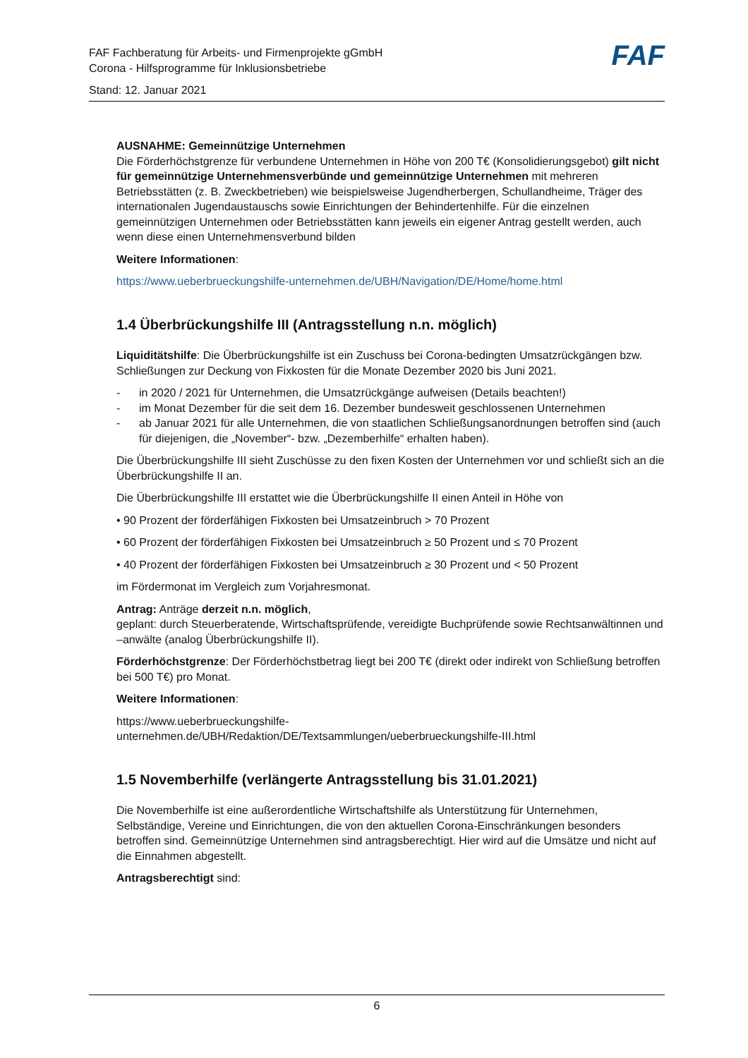FAF
FAF Fachberatung für Arbeits- und Firmenprojekte gGmbH
Corona - Hilfsprogramme für Inklusionsbetriebe
Stand: 12. Januar 2021
AUSNAHME: Gemeinnützige Unternehmen
Die Förderhöchstgrenze für verbundene Unternehmen in Höhe von 200 T€ (Konsolidierungsgebot) gilt nicht für gemeinnützige Unternehmensverbünde und gemeinnützige Unternehmen mit mehreren Betriebsstätten (z. B. Zweckbetrieben) wie beispielsweise Jugendherbergen, Schullandheime, Träger des internationalen Jugendaustauschs sowie Einrichtungen der Behindertenhilfe. Für die einzelnen gemeinnützigen Unternehmen oder Betriebsstätten kann jeweils ein eigener Antrag gestellt werden, auch wenn diese einen Unternehmensverbund bilden
Weitere Informationen:
https://www.ueberbrueckungshilfe-unternehmen.de/UBH/Navigation/DE/Home/home.html
1.4 Überbrückungshilfe III (Antragsstellung n.n. möglich)
Liquiditätshilfe: Die Überbrückungshilfe ist ein Zuschuss bei Corona-bedingten Umsatzrückgängen bzw. Schließungen zur Deckung von Fixkosten für die Monate Dezember 2020 bis Juni 2021.
- in 2020 / 2021 für Unternehmen, die Umsatzrückgänge aufweisen (Details beachten!)
- im Monat Dezember für die seit dem 16. Dezember bundesweit geschlossenen Unternehmen
- ab Januar 2021 für alle Unternehmen, die von staatlichen Schließungsanordnungen betroffen sind (auch für diejenigen, die „November“- bzw. „Dezemberhilfe“ erhalten haben).
Die Überbrückungshilfe III sieht Zuschüsse zu den fixen Kosten der Unternehmen vor und schließt sich an die Überbrückungshilfe II an.
Die Überbrückungshilfe III erstattet wie die Überbrückungshilfe II einen Anteil in Höhe von
• 90 Prozent der förderfähigen Fixkosten bei Umsatzeinbruch > 70 Prozent
• 60 Prozent der förderfähigen Fixkosten bei Umsatzeinbruch ≥ 50 Prozent und ≤ 70 Prozent
• 40 Prozent der förderfähigen Fixkosten bei Umsatzeinbruch ≥ 30 Prozent und < 50 Prozent
im Fördermonat im Vergleich zum Vorjahresmonat.
Antrag: Anträge derzeit n.n. möglich,
geplant: durch Steuerberatende, Wirtschaftsprüfende, vereidigte Buchprüfende sowie Rechtsanwältinnen und –anwälte (analog Überbrückungshilfe II).
Förderhöchstgrenze: Der Förderhöchstbetrag liegt bei 200 T€ (direkt oder indirekt von Schließung betroffen bei 500 T€) pro Monat.
Weitere Informationen:
https://www.ueberbrueckungshilfe-
unternehmen.de/UBH/Redaktion/DE/Textsammlungen/ueberbrueckungshilfe-III.html
1.5 Novemberhilfe (verlängerte Antragsstellung bis 31.01.2021)
Die Novemberhilfe ist eine außerordentliche Wirtschaftshilfe als Unterstützung für Unternehmen, Selbständige, Vereine und Einrichtungen, die von den aktuellen Corona-Einschränkungen besonders betroffen sind. Gemeinnützige Unternehmen sind antragsberechtigt. Hier wird auf die Umsätze und nicht auf die Einnahmen abgestellt.
Antragsberechtigt sind:
6